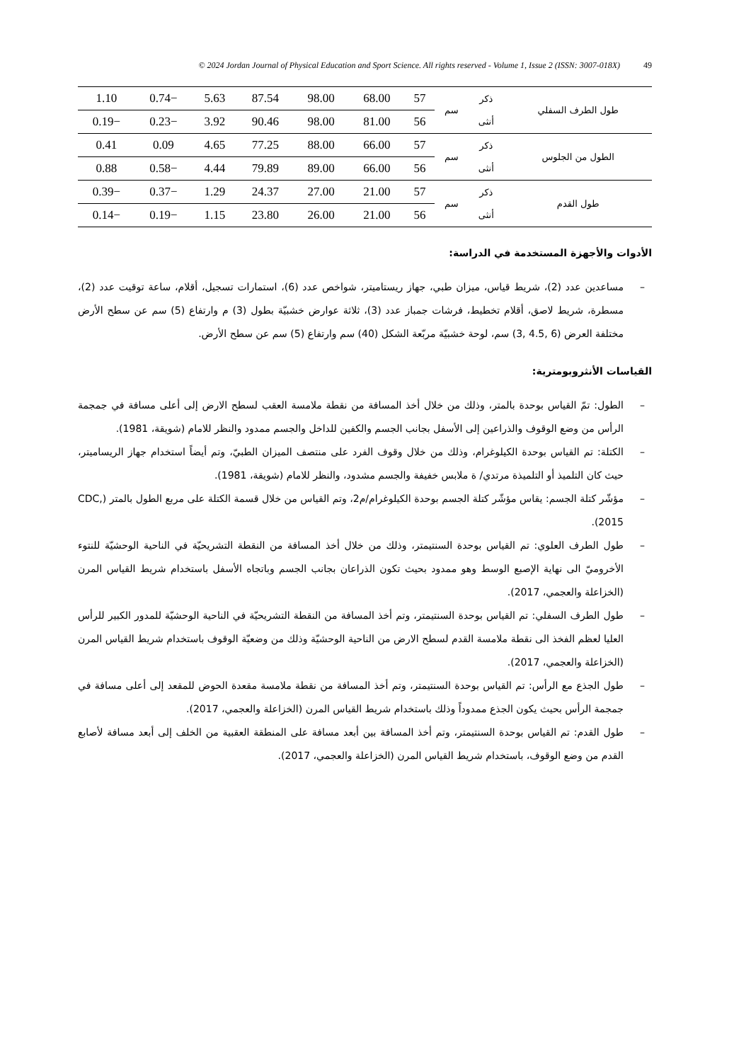© 2024 Jordan Journal of Physical Education and Sport Science. All rights reserved - Volume 1, Issue 2 (ISSN: 3007-018X) 49
| طول الطرف السفلي | ذكر | سم | 57 | 68.00 | 98.00 | 87.54 | 5.63 | −0.74 | 1.10 |
| | أنثى | | 56 | 81.00 | 98.00 | 90.46 | 3.92 | −0.23 | −0.19 |
| الطول من الجلوس | ذكر | سم | 57 | 66.00 | 88.00 | 77.25 | 4.65 | 0.09 | 0.41 |
| | أنثى | | 56 | 66.00 | 89.00 | 79.89 | 4.44 | −0.58 | 0.88 |
| طول القدم | ذكر | سم | 57 | 21.00 | 27.00 | 24.37 | 1.29 | −0.37 | −0.39 |
| | أنثى | | 56 | 21.00 | 26.00 | 23.80 | 1.15 | −0.19 | −0.14 |
الأدوات والأجهزة المستخدمة في الدراسة:
– مساعدين عدد (2)، شريط قياس، ميزان طبي، جهاز ريستاميتر، شواخص عدد (6)، استمارات تسجيل، أقلام، ساعة توقيت عدد (2)، مسطرة، شريط لاصق، أقلام تخطيط، فرشات جمباز عدد (3)، ثلاثة عوارض خشبيّة بطول (3) م وارتفاع (5) سم عن سطح الأرض مختلفة العرض (6 ,4.5 ,3) سم، لوحة خشبيّة مربّعة الشكل (40) سم وارتفاع (5) سم عن سطح الأرض.
القياسات الأنثروبومترية:
– الطول: تمّ القياس بوحدة بالمتر، وذلك من خلال أخذ المسافة من نقطة ملامسة العقب لسطح الارض إلى أعلى مسافة في جمجمة الرأس من وضع الوقوف والذراعين إلى الأسفل بجانب الجسم والكفين للداخل والجسم ممدود والنظر للامام (شويقة، 1981).
– الكتلة: تم القياس بوحدة الكيلوغرام، وذلك من خلال وقوف الفرد على منتصف الميزان الطبيّ، وتم أيضاً استخدام جهاز الريساميتر، حيث كان التلميذ أو التلميذة مرتدي/ ة ملابس خفيفة والجسم مشدود، والنظر للامام (شويقة، 1981).
– مؤشّر كتلة الجسم: يقاس مؤشّر كتلة الجسم بوحدة الكيلوغرام/م2، وتم القياس من خلال قسمة الكتلة على مربع الطول بالمتر (CDC, 2015).
– طول الطرف العلوي: تم القياس بوحدة السنتيمتر، وذلك من خلال أخذ المسافة من النقطة التشريحيّة في الناحية الوحشيّة للنتوء الأخروميّ الى نهاية الإصبع الوسط وهو ممدود بحيث تكون الذراعان بجانب الجسم وباتجاه الأسفل باستخدام شريط القياس المرن (الخزاعلة والعجمي، 2017).
– طول الطرف السفلي: تم القياس بوحدة السنتيمتر، وتم أخذ المسافة من النقطة التشريحيّة في الناحية الوحشيّة للمدور الكبير للرأس العليا لعظم الفخذ الى نقطة ملامسة القدم لسطح الارض من الناحية الوحشيّة وذلك من وضعيّة الوقوف باستخدام شريط القياس المرن (الخزاعلة والعجمي، 2017).
– طول الجذع مع الرأس: تم القياس بوحدة السنتيمتر، وتم أخذ المسافة من نقطة ملامسة مقعدة الحوض للمقعد إلى أعلى مسافة في جمجمة الرأس بحيث يكون الجذع ممدوداً وذلك باستخدام شريط القياس المرن (الخزاعلة والعجمي، 2017).
– طول القدم: تم القياس بوحدة السنتيمتر، وتم أخذ المسافة بين أبعد مسافة على المنطقة العقبية من الخلف إلى أبعد مسافة لأصابع القدم من وضع الوقوف، باستخدام شريط القياس المرن (الخزاعلة والعجمي، 2017).